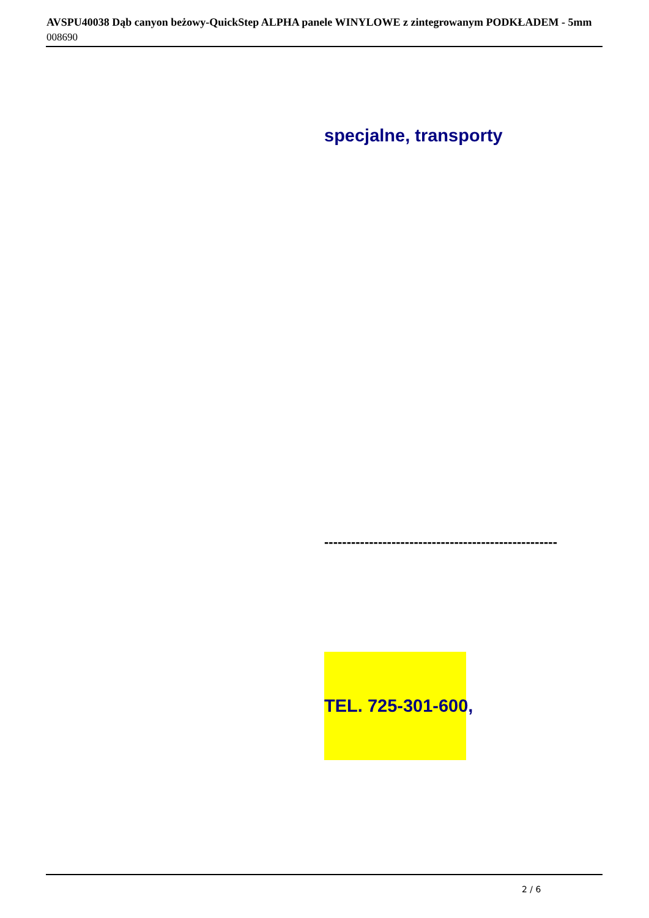AVSPU40038 Dąb canyon beżowy-QuickStep ALPHA panele WINYLOWE z zintegrowanym PODKŁADEM - 5mm
008690
specjalne, transporty
----------------------------------------------------
TEL. 725-301-600,
2 / 6